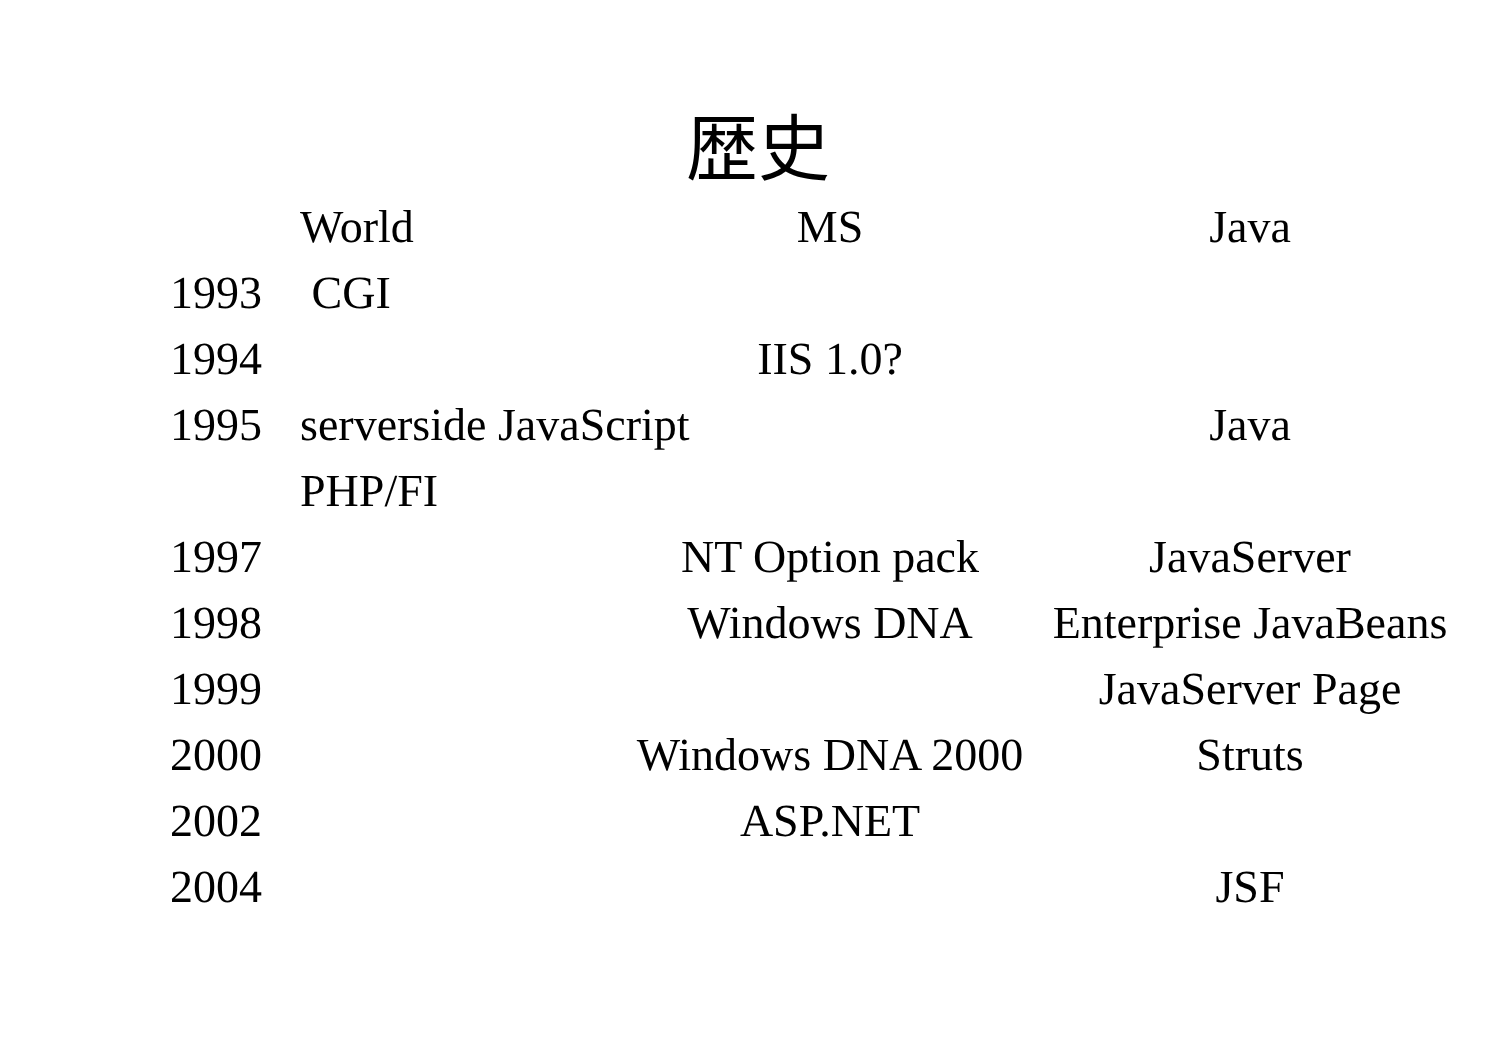歴史
| | World | MS | Java |
| --- | --- | --- | --- |
| 1993 | CGI | | |
| 1994 | | IIS 1.0? | |
| 1995 | serverside JavaScript | | Java |
| | PHP/FI | | |
| 1997 | | NT Option pack | JavaServer |
| 1998 | | Windows DNA | Enterprise JavaBeans |
| 1999 | | | JavaServer Page |
| 2000 | | Windows DNA 2000 | Struts |
| 2002 | | ASP.NET | |
| 2004 | | | JSF |